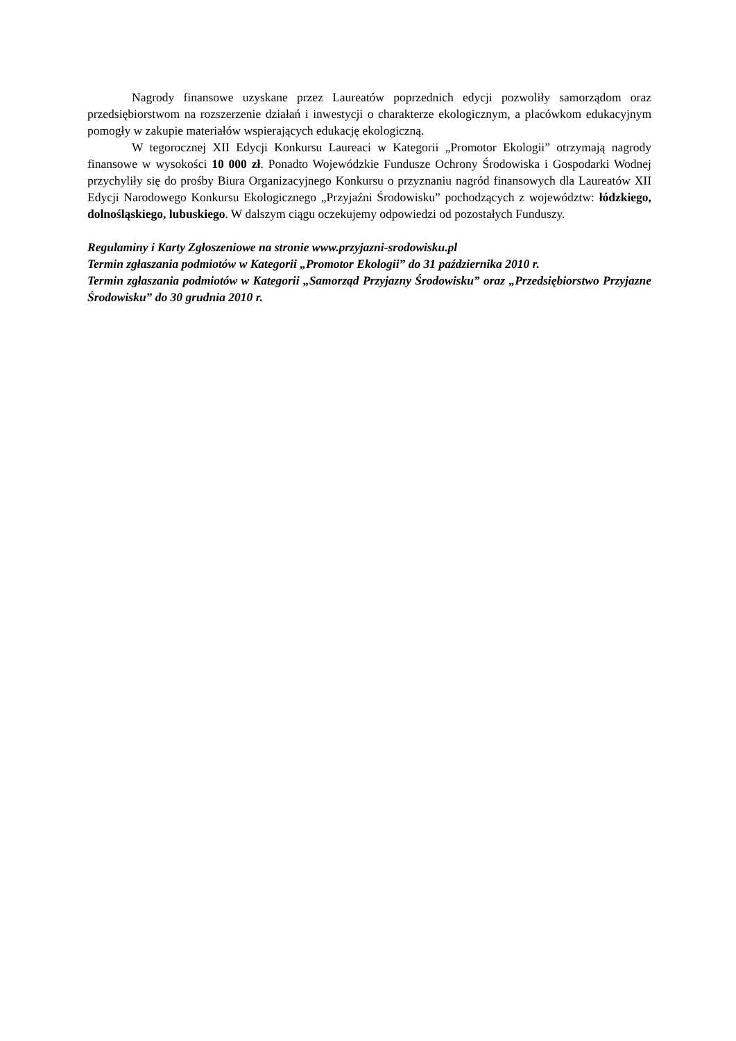Nagrody finansowe uzyskane przez Laureatów poprzednich edycji pozwoliły samorządom oraz przedsiębiorstwom na rozszerzenie działań i inwestycji o charakterze ekologicznym, a placówkom edukacyjnym pomogły w zakupie materiałów wspierających edukację ekologiczną.
W tegorocznej XII Edycji Konkursu Laureaci w Kategorii „Promotor Ekologii” otrzymają nagrody finansowe w wysokości 10 000 zł. Ponadto Wojewódzkie Fundusze Ochrony Środowiska i Gospodarki Wodnej przychyliły się do prośby Biura Organizacyjnego Konkursu o przyznaniu nagród finansowych dla Laureatów XII Edycji Narodowego Konkursu Ekologicznego „Przyjaźni Środowisku” pochodzących z województw: łódzkiego, dolnośląskiego, lubuskiego. W dalszym ciągu oczekujemy odpowiedzi od pozostałych Funduszy.
Regulaminy i Karty Zgłoszeniowe na stronie www.przyjazni-srodowisku.pl
Termin zgłaszania podmiotów w Kategorii „Promotor Ekologii” do 31 października 2010 r.
Termin zgłaszania podmiotów w Kategorii „Samorząd Przyjazny Środowisku” oraz „Przedsiębiorstwo Przyjazne Środowisku” do 30 grudnia 2010 r.